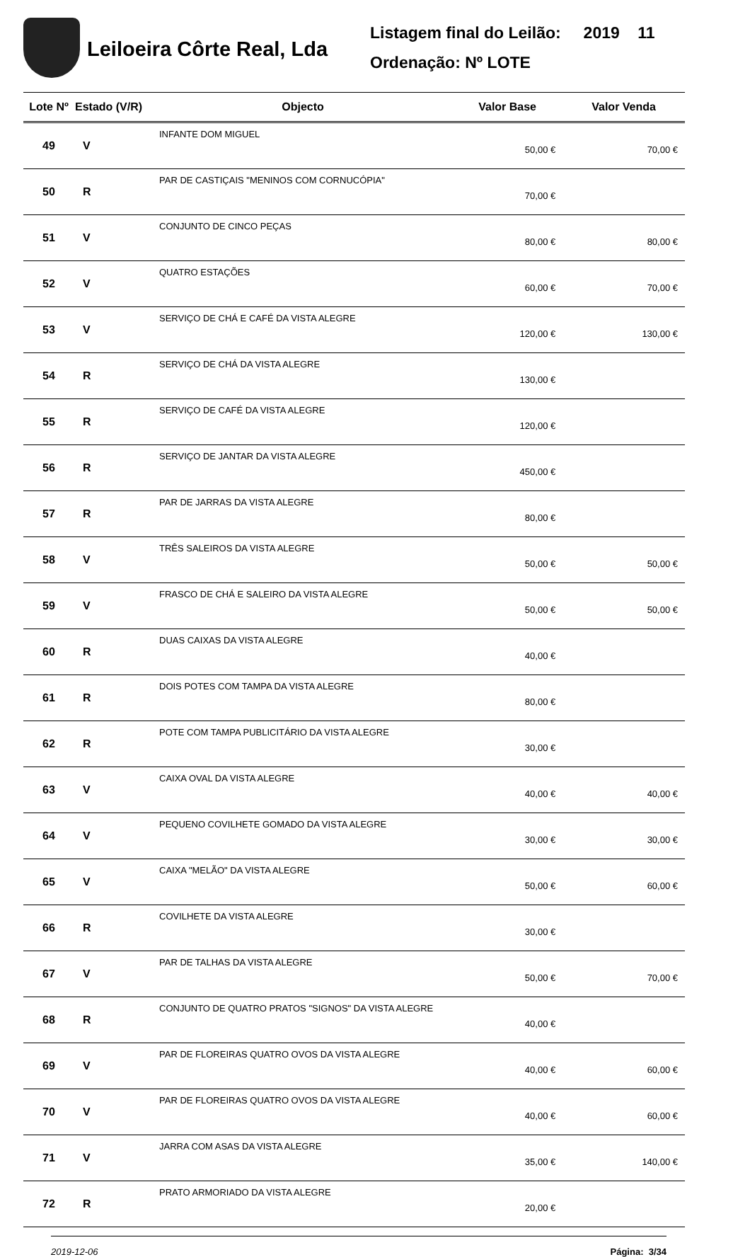Leiloeira Côrte Real, Lda
Listagem final do Leilão: 2019 11
Ordenação: Nº LOTE
| Lote Nº | Estado (V/R) | Objecto | Valor Base | Valor Venda |
| --- | --- | --- | --- | --- |
| 49 | V | INFANTE DOM MIGUEL | 50,00 € | 70,00 € |
| 50 | R | PAR DE CASTIÇAIS "MENINOS COM CORNUCÓPIA" | 70,00 € | |
| 51 | V | CONJUNTO DE CINCO PEÇAS | 80,00 € | 80,00 € |
| 52 | V | QUATRO ESTAÇÕES | 60,00 € | 70,00 € |
| 53 | V | SERVIÇO DE CHÁ E CAFÉ DA VISTA ALEGRE | 120,00 € | 130,00 € |
| 54 | R | SERVIÇO DE CHÁ DA VISTA ALEGRE | 130,00 € | |
| 55 | R | SERVIÇO DE CAFÉ DA VISTA ALEGRE | 120,00 € | |
| 56 | R | SERVIÇO DE JANTAR DA VISTA ALEGRE | 450,00 € | |
| 57 | R | PAR DE JARRAS DA VISTA ALEGRE | 80,00 € | |
| 58 | V | TRÊS SALEIROS DA VISTA ALEGRE | 50,00 € | 50,00 € |
| 59 | V | FRASCO DE CHÁ E SALEIRO DA VISTA ALEGRE | 50,00 € | 50,00 € |
| 60 | R | DUAS CAIXAS DA VISTA ALEGRE | 40,00 € | |
| 61 | R | DOIS POTES COM TAMPA DA VISTA ALEGRE | 80,00 € | |
| 62 | R | POTE COM TAMPA PUBLICITÁRIO DA VISTA ALEGRE | 30,00 € | |
| 63 | V | CAIXA OVAL DA VISTA ALEGRE | 40,00 € | 40,00 € |
| 64 | V | PEQUENO COVILHETE GOMADO DA VISTA ALEGRE | 30,00 € | 30,00 € |
| 65 | V | CAIXA "MELÃO" DA VISTA ALEGRE | 50,00 € | 60,00 € |
| 66 | R | COVILHETE DA VISTA ALEGRE | 30,00 € | |
| 67 | V | PAR DE TALHAS DA VISTA ALEGRE | 50,00 € | 70,00 € |
| 68 | R | CONJUNTO DE QUATRO PRATOS "SIGNOS" DA VISTA ALEGRE | 40,00 € | |
| 69 | V | PAR DE FLOREIRAS QUATRO OVOS DA VISTA ALEGRE | 40,00 € | 60,00 € |
| 70 | V | PAR DE FLOREIRAS QUATRO OVOS DA VISTA ALEGRE | 40,00 € | 60,00 € |
| 71 | V | JARRA COM ASAS DA VISTA ALEGRE | 35,00 € | 140,00 € |
| 72 | R | PRATO ARMORIADO DA VISTA ALEGRE | 20,00 € | |
2019-12-06 Página: 3/34